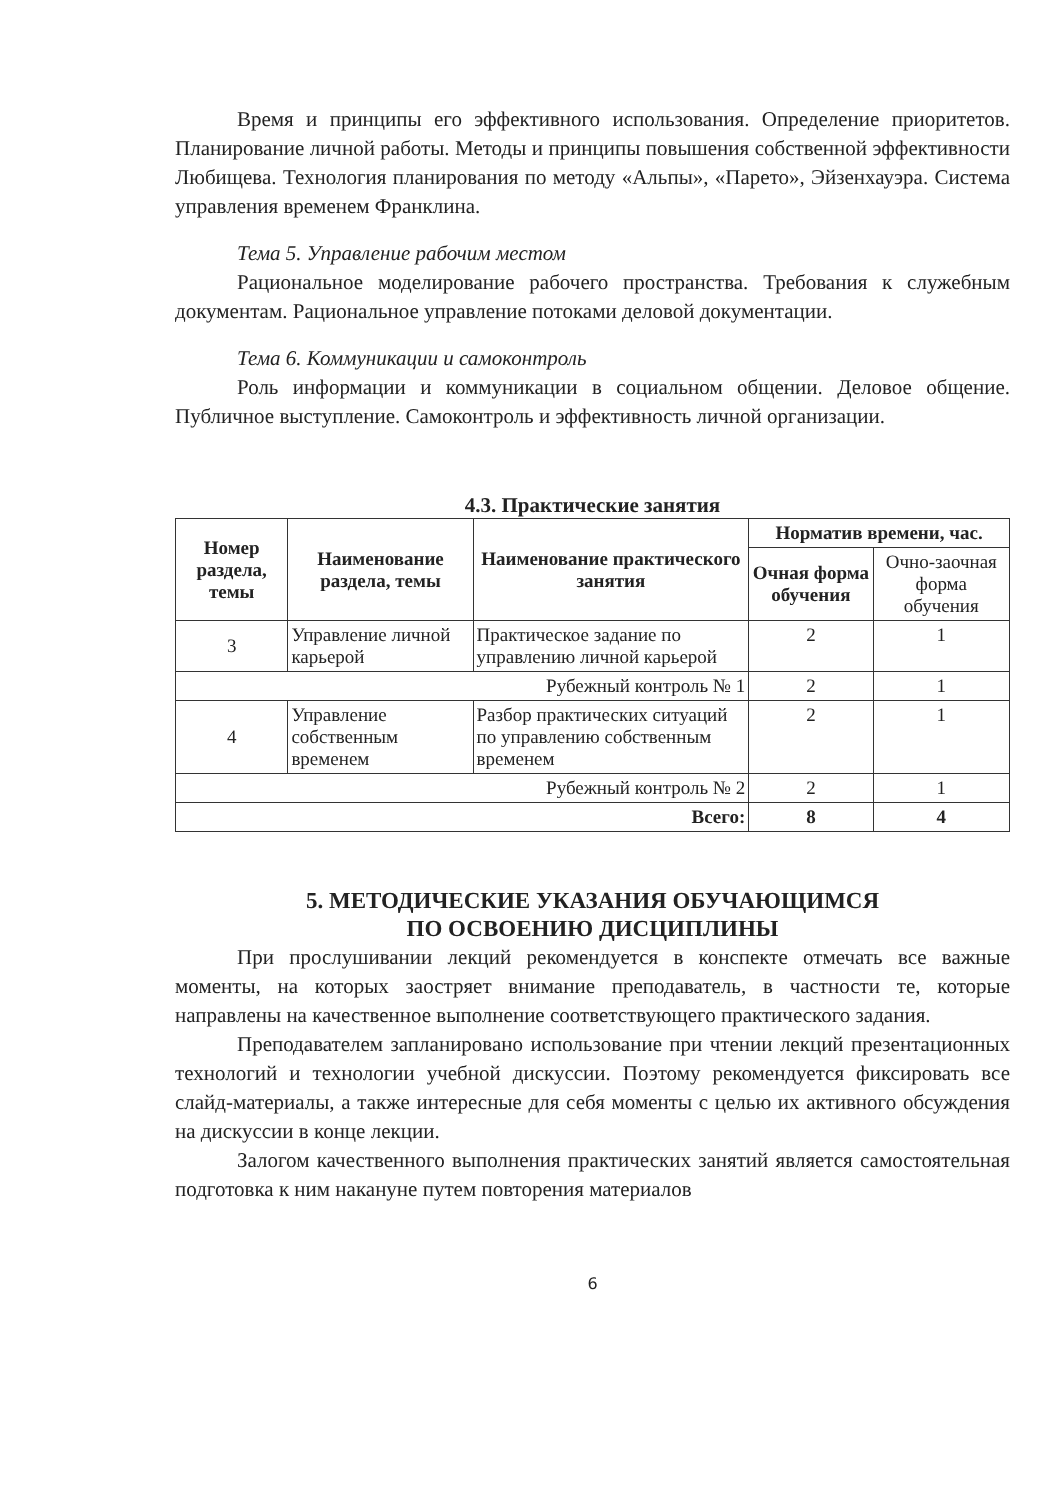Время и принципы его эффективного использования. Определение приоритетов. Планирование личной работы. Методы и принципы повышения собственной эффективности Любищева. Технология планирования по методу «Альпы», «Парето», Эйзенхауэра. Система управления временем Франклина.
Тема 5. Управление рабочим местом
Рациональное моделирование рабочего пространства. Требования к служебным документам. Рациональное управление потоками деловой документации.
Тема 6. Коммуникации и самоконтроль
Роль информации и коммуникации в социальном общении. Деловое общение. Публичное выступление. Самоконтроль и эффективность личной организации.
4.3. Практические занятия
| Номер раздела, темы | Наименование раздела, темы | Наименование практического занятия | Норматив времени, час. | |
| --- | --- | --- | --- | --- |
| | | | Очная форма обучения | Очно-заочная форма обучения |
| 3 | Управление личной карьерой | Практическое задание по управлению личной карьерой | 2 | 1 |
| Рубежный контроль № 1 | | | 2 | 1 |
| 4 | Управление собственным временем | Разбор практических ситуаций по управлению собственным временем | 2 | 1 |
| Рубежный контроль № 2 | | | 2 | 1 |
| Всего: | | | 8 | 4 |
5. МЕТОДИЧЕСКИЕ УКАЗАНИЯ ОБУЧАЮЩИМСЯ
ПО ОСВОЕНИЮ ДИСЦИПЛИНЫ
При прослушивании лекций рекомендуется в конспекте отмечать все важные моменты, на которых заостряет внимание преподаватель, в частности те, которые направлены на качественное выполнение соответствующего практического задания.
Преподавателем запланировано использование при чтении лекций презентационных технологий и технологии учебной дискуссии. Поэтому рекомендуется фиксировать все слайд-материалы, а также интересные для себя моменты с целью их активного обсуждения на дискуссии в конце лекции.
Залогом качественного выполнения практических занятий является самостоятельная подготовка к ним накануне путем повторения материалов
6